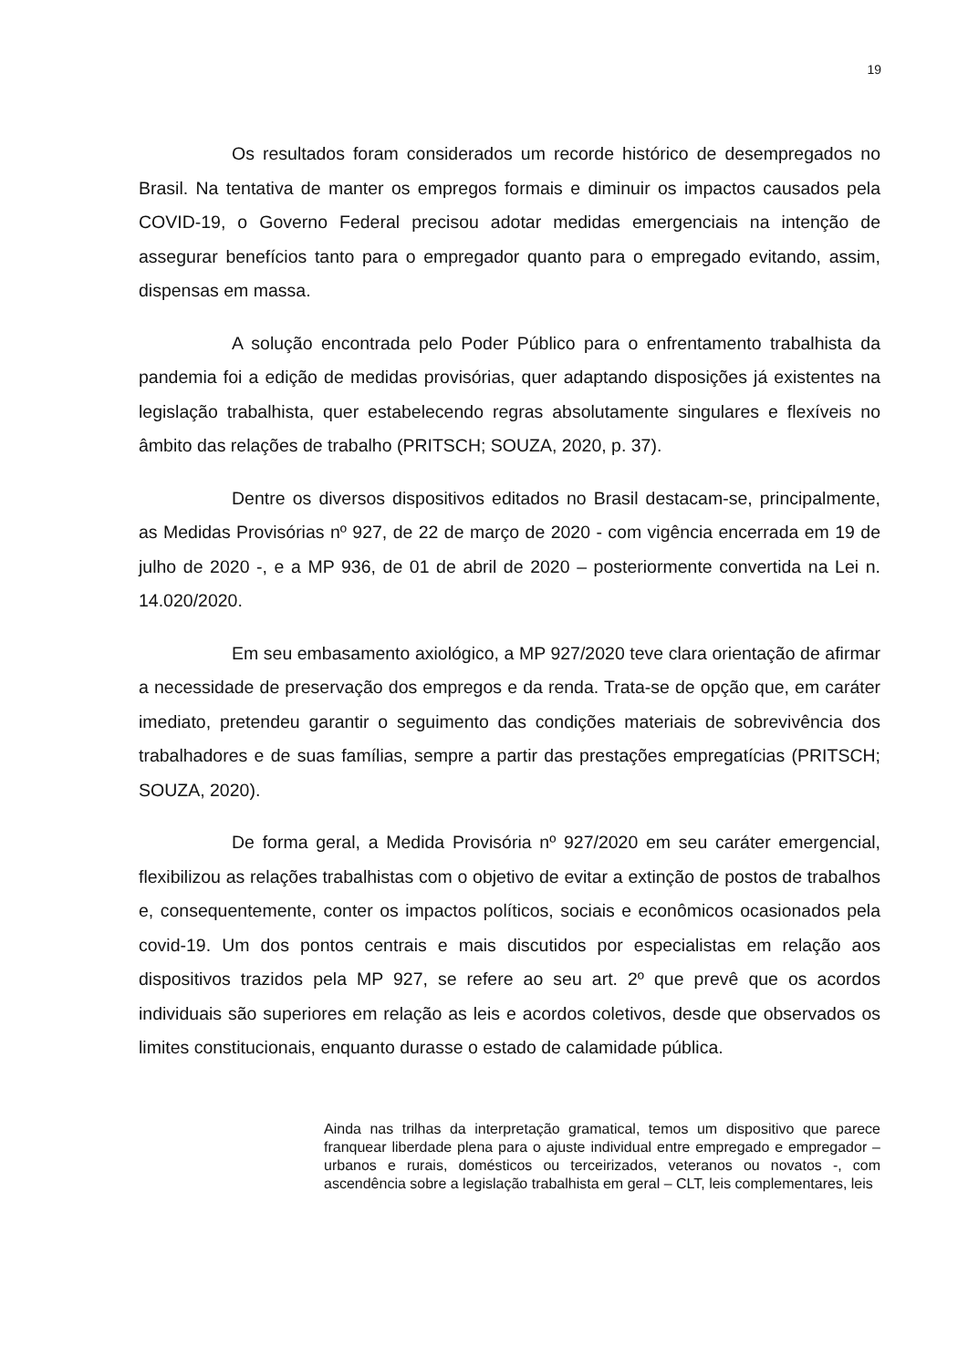19
Os resultados foram considerados um recorde histórico de desempregados no Brasil. Na tentativa de manter os empregos formais e diminuir os impactos causados pela COVID-19, o Governo Federal precisou adotar medidas emergenciais na intenção de assegurar benefícios tanto para o empregador quanto para o empregado evitando, assim, dispensas em massa.
A solução encontrada pelo Poder Público para o enfrentamento trabalhista da pandemia foi a edição de medidas provisórias, quer adaptando disposições já existentes na legislação trabalhista, quer estabelecendo regras absolutamente singulares e flexíveis no âmbito das relações de trabalho (PRITSCH; SOUZA, 2020, p. 37).
Dentre os diversos dispositivos editados no Brasil destacam-se, principalmente, as Medidas Provisórias nº 927, de 22 de março de 2020 - com vigência encerrada em 19 de julho de 2020 -, e a MP 936, de 01 de abril de 2020 – posteriormente convertida na Lei n. 14.020/2020.
Em seu embasamento axiológico, a MP 927/2020 teve clara orientação de afirmar a necessidade de preservação dos empregos e da renda. Trata-se de opção que, em caráter imediato, pretendeu garantir o seguimento das condições materiais de sobrevivência dos trabalhadores e de suas famílias, sempre a partir das prestações empregatícias (PRITSCH; SOUZA, 2020).
De forma geral, a Medida Provisória nº 927/2020 em seu caráter emergencial, flexibilizou as relações trabalhistas com o objetivo de evitar a extinção de postos de trabalhos e, consequentemente, conter os impactos políticos, sociais e econômicos ocasionados pela covid-19. Um dos pontos centrais e mais discutidos por especialistas em relação aos dispositivos trazidos pela MP 927, se refere ao seu art. 2º que prevê que os acordos individuais são superiores em relação as leis e acordos coletivos, desde que observados os limites constitucionais, enquanto durasse o estado de calamidade pública.
Ainda nas trilhas da interpretação gramatical, temos um dispositivo que parece franquear liberdade plena para o ajuste individual entre empregado e empregador – urbanos e rurais, domésticos ou terceirizados, veteranos ou novatos -, com ascendência sobre a legislação trabalhista em geral – CLT, leis complementares, leis